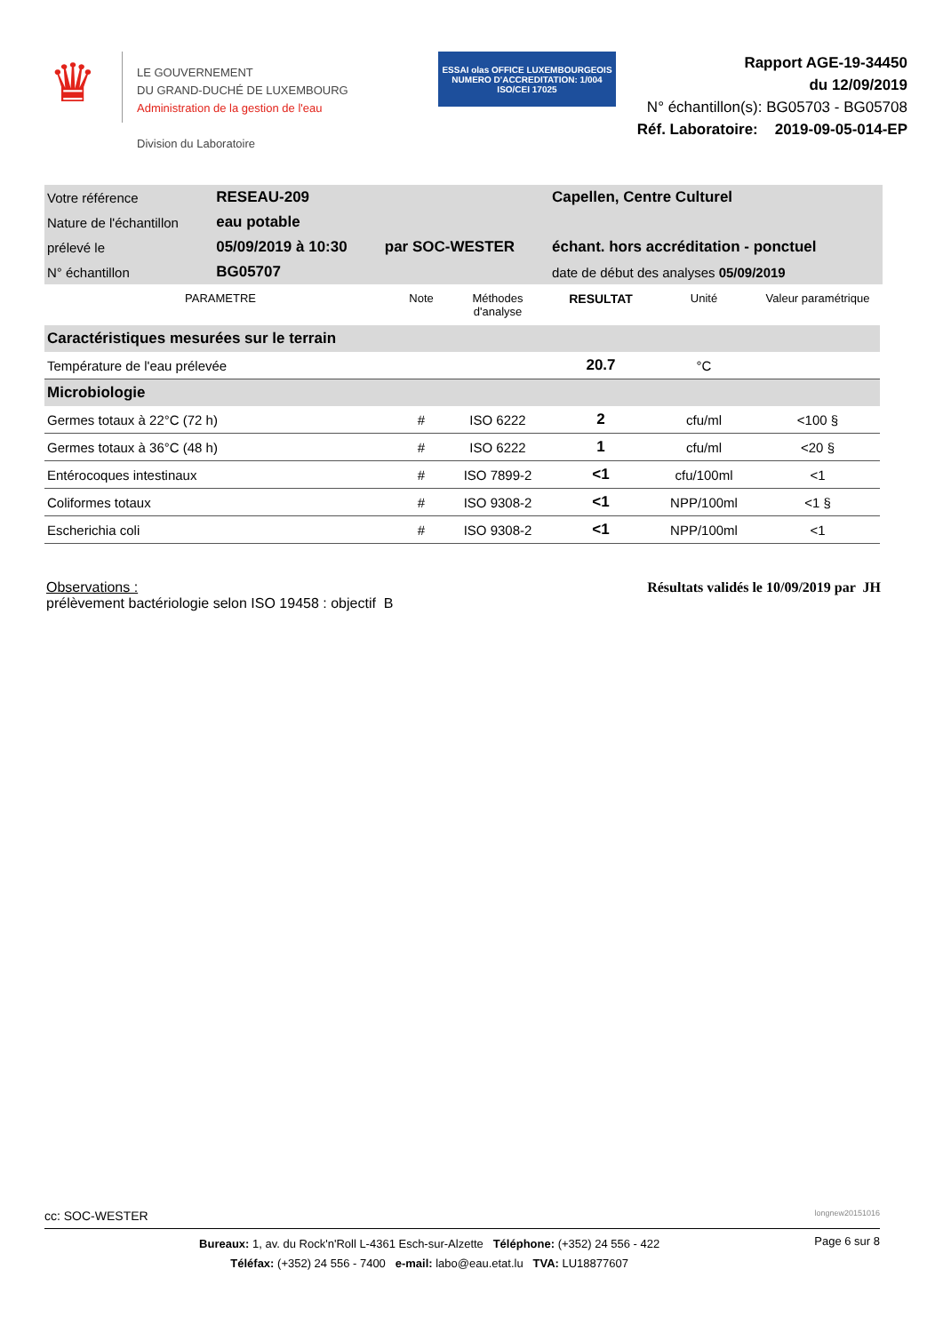♛
LE GOUVERNEMENT
DU GRAND-DUCHÉ DE LUXEMBOURG
Administration de la gestion de l'eau
Division du Laboratoire
ESSAI olas OFFICE LUXEMBOURGEOIS
NUMERO D'ACCREDITATION: 1/004
ISO/CEI 17025
Rapport AGE-19-34450
du 12/09/2019
N° échantillon(s): BG05703 - BG05708
Réf. Laboratoire: 2019-09-05-014-EP
| Votre référence | RESEAU-209 | | Capellen, Centre Culturel |
| Nature de l'échantillon | eau potable | | |
| prélevé le | 05/09/2019 à 10:30 | par SOC-WESTER | échant. hors accréditation - ponctuel |
| N° échantillon | BG05707 | | date de début des analyses 05/09/2019 |
| PARAMETRE | Note | Méthodes d'analyse | RESULTAT | Unité | Valeur paramétrique |
| --- | --- | --- | --- | --- | --- |
| Caractéristiques mesurées sur le terrain | | | | | |
| Température de l'eau prélevée | | | 20.7 | °C | |
| Microbiologie | | | | | |
| Germes totaux à 22°C (72 h) | # | ISO 6222 | 2 | cfu/ml | <100 § |
| Germes totaux à 36°C (48 h) | # | ISO 6222 | 1 | cfu/ml | <20 § |
| Entérocoques intestinaux | # | ISO 7899-2 | <1 | cfu/100ml | <1 |
| Coliformes totaux | # | ISO 9308-2 | <1 | NPP/100ml | <1 § |
| Escherichia coli | # | ISO 9308-2 | <1 | NPP/100ml | <1 |
Observations :
prélèvement bactériologie selon ISO 19458 : objectif B
Résultats validés le 10/09/2019 par JH
cc: SOC-WESTER longnew20151016
Bureaux: 1, av. du Rock'n'Roll L-4361 Esch-sur-Alzette Téléphone: (+352) 24 556 - 422
Téléfax: (+352) 24 556 - 7400 e-mail: labo@eau.etat.lu TVA: LU18877607
Page 6 sur 8